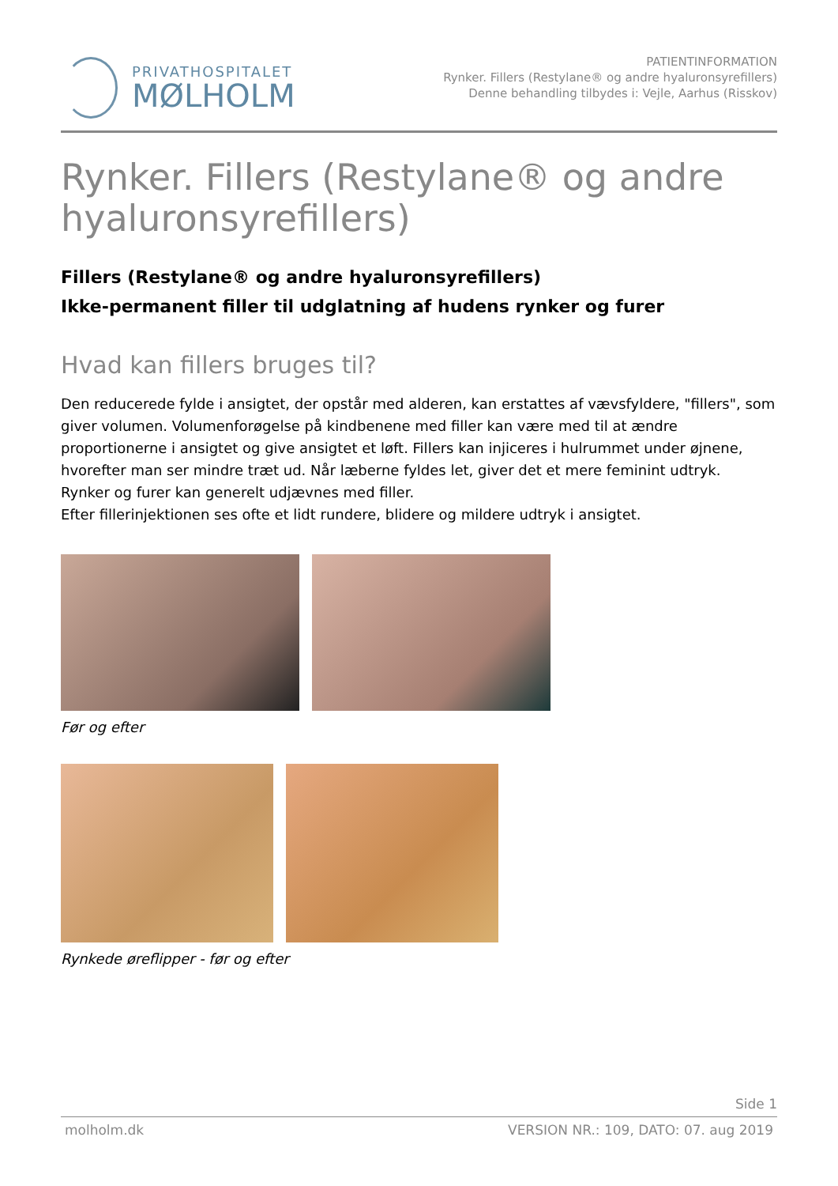PRIVATHOSPITALET
MØLHOLM
PATIENTINFORMATION
Rynker. Fillers (Restylane® og andre hyaluronsyrefillers)
Denne behandling tilbydes i: Vejle, Aarhus (Risskov)
Rynker. Fillers (Restylane® og andre hyaluronsyrefillers)
Fillers (Restylane® og andre hyaluronsyrefillers)
Ikke-permanent filler til udglatning af hudens rynker og furer
Hvad kan fillers bruges til?
Den reducerede fylde i ansigtet, der opstår med alderen, kan erstattes af vævsfyldere, "fillers", som giver volumen. Volumenforøgelse på kindbenene med filler kan være med til at ændre proportionerne i ansigtet og give ansigtet et løft. Fillers kan injiceres i hulrummet under øjnene, hvorefter man ser mindre træt ud. Når læberne fyldes let, giver det et mere feminint udtryk.
Rynker og furer kan generelt udjævnes med filler.
Efter fillerinjektionen ses ofte et lidt rundere, blidere og mildere udtryk i ansigtet.
Før og efter
Rynkede øreflipper - før og efter
Side 1
molholm.dk VERSION NR.: 109, DATO: 07. aug 2019